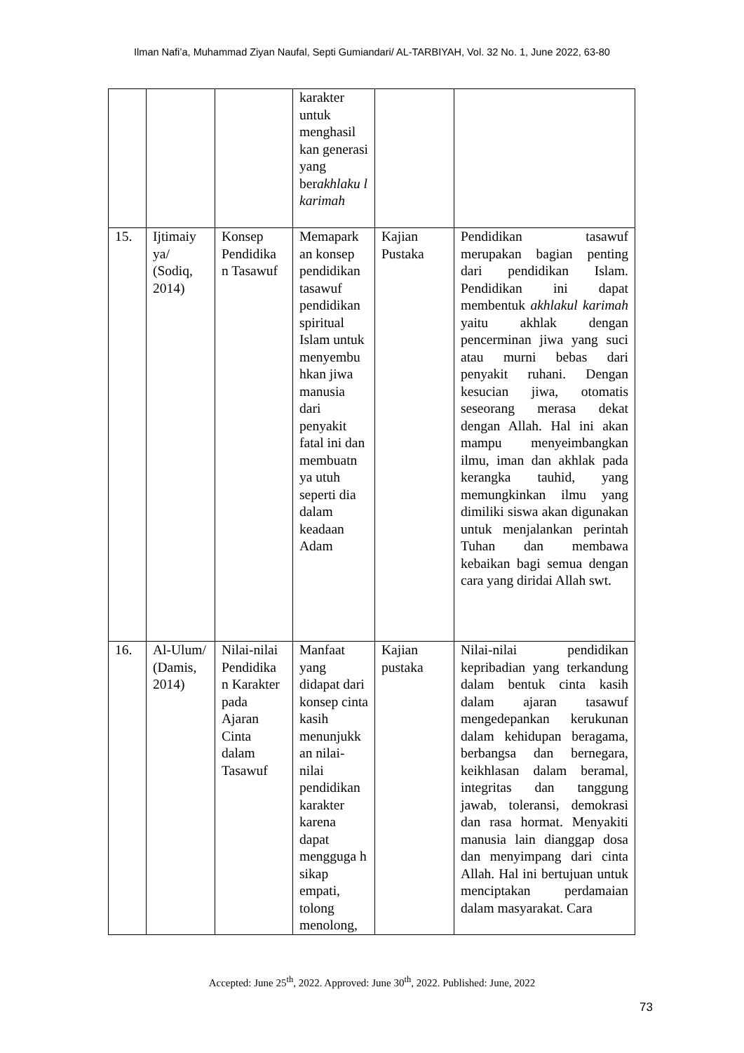Ilman Nafi’a, Muhammad Ziyan Naufal, Septi Gumiandari/ AL-TARBIYAH, Vol. 32 No. 1, June 2022, 63-80
| | | | karakter untuk menghasil kan generasi yang ber akhlaku l karimah | | |
| 15. | Ijtimaiy ya/ (Sodiq, 2014) | Konsep Pendidika n Tasawuf | Memapark an konsep pendidikan tasawuf pendidikan spiritual Islam untuk menyembu hkan jiwa manusia dari penyakit fatal ini dan membuatn ya utuh seperti dia dalam keadaan Adam | Kajian Pustaka | Pendidikan tasawuf merupakan bagian penting dari pendidikan Islam. Pendidikan ini dapat membentuk akhlakul karimah yaitu akhlak dengan pencerminan jiwa yang suci atau murni bebas dari penyakit ruhani. Dengan kesucian jiwa, otomatis seseorang merasa dekat dengan Allah. Hal ini akan mampu menyeimbangkan ilmu, iman dan akhlak pada kerangka tauhid, yang memungkinkan ilmu yang dimiliki siswa akan digunakan untuk menjalankan perintah Tuhan dan membawa kebaikan bagi semua dengan cara yang diridai Allah swt. |
| 16. | Al-Ulum/ (Damis, 2014) | Nilai-nilai Pendidika n Karakter pada Ajaran Cinta dalam Tasawuf | Manfaat yang didapat dari konsep cinta kasih menunjukk an nilai-nilai pendidikan karakter karena dapat mengguga h sikap empati, tolong menolong, | Kajian pustaka | Nilai-nilai pendidikan kepribadian yang terkandung dalam bentuk cinta kasih dalam ajaran tasawuf mengedepankan kerukunan dalam kehidupan beragama, berbangsa dan bernegara, keikhlasan dalam beramal, integritas dan tanggung jawab, toleransi, demokrasi dan rasa hormat. Menyakiti manusia lain dianggap dosa dan menyimpang dari cinta Allah. Hal ini bertujuan untuk menciptakan perdamaian dalam masyarakat. Cara |
Accepted: June 25<sup>th</sup>, 2022. Approved: June 30<sup>th</sup>, 2022. Published: June, 2022
73